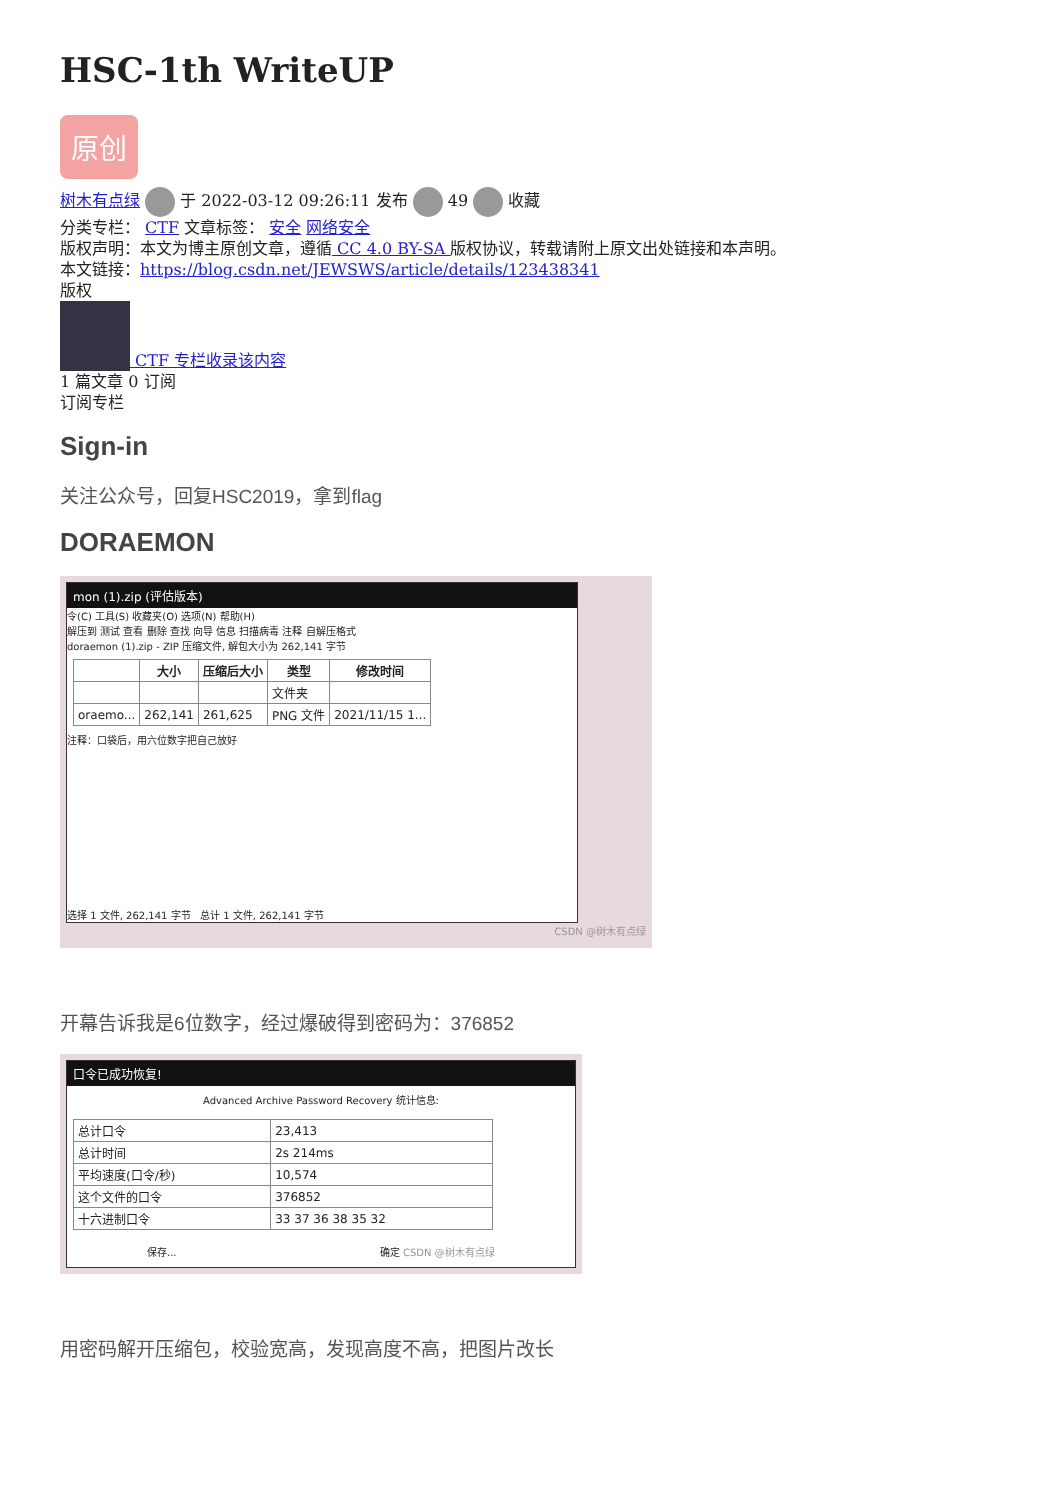HSC-1th WriteUP
原创
树木有点绿 于 2022-03-12 09:26:11 发布 49 收藏
分类专栏： CTF 文章标签： 安全 网络安全
版权声明：本文为博主原创文章，遵循 CC 4.0 BY-SA 版权协议，转载请附上原文出处链接和本声明。
本文链接：https://blog.csdn.net/JEWSWS/article/details/123438341
版权
CTF 专栏收录该内容
1 篇文章 0 订阅
订阅专栏
Sign-in
关注公众号，回复HSC2019，拿到flag
DORAEMON
mon (1).zip (评估版本)
令(C) 工具(S) 收藏夹(O) 选项(N) 帮助(H)
解压到 测试 查看 删除 查找 向导 信息 扫描病毒 注释 自解压格式
doraemon (1).zip - ZIP 压缩文件, 解包大小为 262,141 字节
| | 大小 | 压缩后大小 | 类型 | 修改时间 |
| --- | --- | --- | --- | --- |
| | | | 文件夹 | |
| oraemo... | 262,141 | 261,625 | PNG 文件 | 2021/11/15 1... |
注释：口袋后，用六位数字把自己放好
选择 1 文件, 262,141 字节 总计 1 文件, 262,141 字节
CSDN @树木有点绿
开幕告诉我是6位数字，经过爆破得到密码为：376852
口令已成功恢复!
Advanced Archive Password Recovery 统计信息:
| 总计口令 | 23,413 |
| 总计时间 | 2s 214ms |
| 平均速度(口令/秒) | 10,574 |
| 这个文件的口令 | 376852 |
| 十六进制口令 | 33 37 36 38 35 32 |
保存... 确定 CSDN @树木有点绿
用密码解开压缩包，校验宽高，发现高度不高，把图片改长